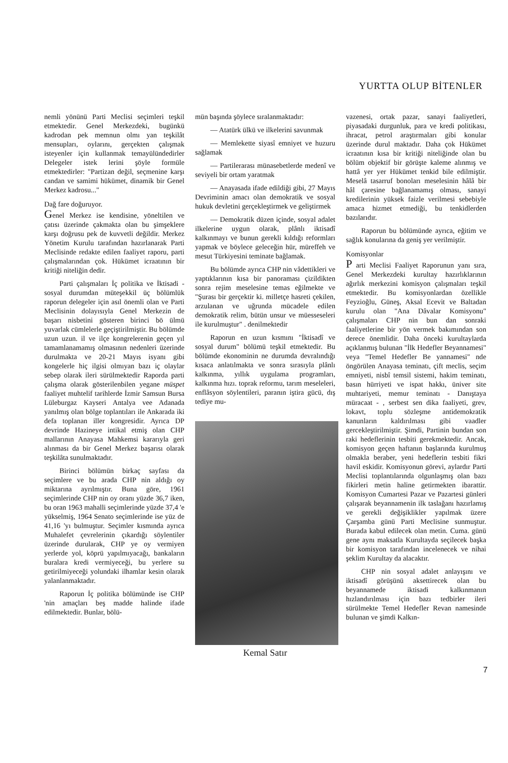YURTTA OLUP BİTENLER
nemli yönünü Parti Meclisi seçimleri teşkil etmektedir. Genel Merkezdeki, bugünkü kadrodan pek memnun olmı yan teşkilât mensupları, oylarını, gerçekten çalışmak isteyenler için kullanmak temayülündedirler Delegeler istek lerini şöyle formüle etmektedirler: "Partizan değil, seçmenine karşı candan ve samimi hükümet, dinamik bir Genel Merkez kadrosu..."
Dağ fare doğuruyor.
Genel Merkez ise kendisine, yöneltilen ve çatısı üzerinde çakmakta olan bu şimşeklere karşı doğrusu pek de kuvvetli değildir. Merkez Yönetim Kurulu tarafından hazırlanarak Parti Meclisinde redakte edilen faaliyet raporu, parti çalışmalarından çok. Hükümet icraatının bir kritiği niteliğin dedir.
Parti çalışmaları İç politika ve İktisadi - sosyal durumdan müteşekkil üç bölümlük raporun delegeler için asıl önemli olan ve Parti Meclisinin dolayısıyla Genel Merkezin de başarı nisbetini gösteren birinci bö ülmü yuvarlak cümlelerle geçiştirilmiştir. Bu bölümde uzun uzun. il ve ilçe kongrelerenin geçen yıl tamamlanamamış olmasının nedenleri üzerinde durulmakta ve 20-21 Mayıs isyanı gibi kongelerle hiç ilgisi olmıyan bazı iç olaylar sebep olarak ileri sürülmektedir Raporda parti çalışma olarak gösterilenbilen yegane müspet faaliyet muhtelif tarihlerde İzmir Samsun Bursa Lüleburgaz Kayseri Antalya vee Adanada yanılmış olan bölge toplantıları ile Ankarada iki defa toplanan iller kongresidir. Ayrıca DP devrinde Hazineye intikal etmiş olan CHP mallarının Anayasa Mahkemsi kararıyla geri alınması da bir Genel Merkez başarısı olarak teşkilâta sunulmaktadır.
Birinci bölümün birkaç sayfası da seçimlere ve bu arada CHP nin aldığı oy miktarına ayrılmıştır. Buna göre, 1961 seçimlerinde CHP nin oy oranı yüzde 36,7 iken, bu oran 1963 mahalli seçimlerinde yüzde 37,4 'e yükselmiş, 1964 Senato seçimlerinde ise yüz de 41,16 'yı bulmuştur. Seçimler kısmında ayrıca Muhalefet çevrelerinin çıkardığı söylentiler üzerinde durularak, CHP ye oy vermiyen yerlerde yol, köprü yapılmıyacağı, bankaların buralara kredi vermiyeceği, bu yerlere su getirilmiyeceği yolundaki ilhamlar kesin olarak yalanlanmaktadır.
Raporun İç politika bölümünde ise CHP 'nin amaçları beş madde halinde ifade edilmektedir. Bunlar, bölü-
mün başında şöylece sıralanmaktadır:
— Atatürk ülkü ve ilkelerini savunmak
— Memlekette siyasî emniyet ve huzuru sağlamak
— Partilerarası münasebetlerde medenî ve seviyeli bir ortam yaratmak
— Anayasada ifade edildiği gibi, 27 Mayıs Devriminin amacı olan demokratik ve sosyal hukuk devletini gerçekleştirmek ve geliştirmek
— Demokratik düzen içinde, sosyal adalet ilkelerine uygun olarak, plânlı iktisadî kalkınmayı ve bunun gerekli kıldığı reformları yapmak ve böylece geleceğin hür, müreffeh ve mesut Türkiyesini teminate bağlamak.
Bu bölümde ayrıca CHP nin vâdettikleri ve yaptıklarının kısa bir panoraması çizildikten sonra rejim meselesine temas eğilmekte ve "Şurası bir gerçektir ki. milletçe hasreti çekilen, arzulanan ve uğrunda mücadele edilen demokratik relim, bütün unsur ve müesseseleri ile kurulmuştur" . denilmektedir
Raporun en uzun kısmını "İktisadî ve sosyal durum" bölümü teşkil etmektedir. Bu bölümde ekonominin ne durumda devralındığı kısaca anlatılmakta ve sonra sırasıyla plânlı kalkınma, yıllık uygulama programları, kalkınma hızı. toprak reformu, tarım meseleleri, enflâsyon söylentileri, paranın iştira gücü, dış tediye mu-
Kemal Satır
vazenesi, ortak pazar, sanayi faaliyetleri, piyasadaki durgunluk, para ve kredi politikası, ihracat, petrol araştırmaları gibi konular üzerinde durul maktadır. Daha çok Hükümet icraatının kısa bir kritiği niteliğinde olan bu bölüm objektif bir görüşte kaleme alınmış ve hattâ yer yer Hükümet tenkid bile edilmiştir. Meselâ tasarruf bonoları meselesinin hâlâ bir hâl çaresine bağlanamamış olması, sanayi kredilerinin yüksek faizle verilmesi sebebiyle amaca hizmet etmediği, bu tenkidlerden bazılarıdır.
Raporun bu bölümünde ayrıca, eğitim ve sağlık konularına da geniş yer verilmiştir.
Komisyonlar
P arti Meclisi Faaliyet Raporunun yanı sıra, Genel Merkezdeki kurultay hazırlıklarının ağırlık merkezini komisyon çalışmaları teşkil etmektedir. Bu komisyonlardan özellikle Feyzioğlu, Güneş, Aksal Ecevit ve Baltadan kurulu olan "Ana Dâvalar Komisyonu" çalışmaları CHP nin bun dan sonraki faaliyetlerine bir yön vermek bakımından son derece önemlidir. Daha önceki kurultaylarda açıklanmış bulunan "İlk Hedefler Beyannamesi" veya "Temel Hedefler Be yannamesi" nde öngörülen Anayasa teminatı, çift meclis, seçim emniyeti, nisbî temsil sistemi, hakim teminatı, basın hürriyeti ve ispat hakkı, üniver site muhtariyeti, memur teminatı - Danıştaya müracaat - , serbest sen dika faaliyeti, grev, lokavt, toplu sözleşme antidemokratik kanunların kaldırılması gibi vaadler gercekleştirilmiştir. Şimdi, Partinin bundan son raki hedeflerinin tesbiti gerekmektedir. Ancak, komisyon geçen haftanın başlarında kurulmuş olmakla beraber, yeni hedeflerin tesbiti fikri havil eskidir. Komisyonun görevi, aylardır Parti Meclisi toplantılarında olgunlaşmış olan bazı fikirleri metin haline getirmekten ibarattir. Komisyon Cumartesi Pazar ve Pazartesi günleri çalışarak beyannamenin ilk taslağanı hazırlamış ve gerekli değişiklikler yapılmak üzere Çarşamba günü Parti Meclisine sunmuştur. Burada kabul edilecek olan metin. Cuma. günü gene aynı maksatla Kurultayda seçilecek başka bir komisyon tarafından incelenecek ve nihai şeklim Kurultay da alacaktır.
CHP nin sosyal adalet anlayışını ve iktisadî görüşünü aksettirecek olan bu beyannamede iktisadi kalkınmanın hızlandırılması için bazı tedbirler ileri sürülmekte Temel Hedefler Revan namesinde bulunan ve şimdi Kalkın-
7